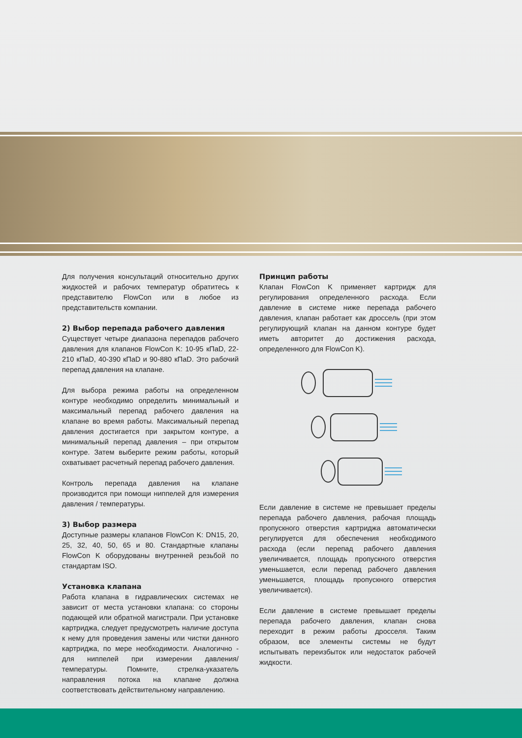Для получения консультаций относительно других жидкостей и рабочих температур обратитесь к представителю FlowCon или в любое из представительств компании.
2) Выбор перепада рабочего давления
Существует четыре диапазона перепадов рабочего давления для клапанов FlowCon K: 10-95 кПаD, 22-210 кПаD, 40-390 кПаD и 90-880 кПаD. Это рабочий перепад давления на клапане.
Для выбора режима работы на определенном контуре необходимо определить минимальный и максимальный перепад рабочего давления на клапане во время работы. Максимальный перепад давления достигается при закрытом контуре, а минимальный перепад давления – при открытом контуре. Затем выберите режим работы, который охватывает расчетный перепад рабочего давления.
Контроль перепада давления на клапане производится при помощи ниппелей для измерения давления / температуры.
3) Выбор размера
Доступные размеры клапанов FlowCon K: DN15, 20, 25, 32, 40, 50, 65 и 80. Стандартные клапаны FlowCon K оборудованы внутренней резьбой по стандартам ISO.
Установка клапана
Работа клапана в гидравлических системах не зависит от места установки клапана: со стороны подающей или обратной магистрали. При установке картриджа, следует предусмотреть наличие доступа к нему для проведения замены или чистки данного картриджа, по мере необходимости. Аналогично - для ниппелей при измерении давления/температуры. Помните, стрелка-указатель направления потока на клапане должна соответствовать действительному направлению.
Принцип работы
Клапан FlowCon K применяет картридж для регулирования определенного расхода. Если давление в системе ниже перепада рабочего давления, клапан работает как дроссель (при этом регулирующий клапан на данном контуре будет иметь авторитет до достижения расхода, определенного для FlowCon K).
Если давление в системе не превышает пределы перепада рабочего давления, рабочая площадь пропускного отверстия картриджа автоматически регулируется для обеспечения необходимого расхода (если перепад рабочего давления увеличивается, площадь пропускного отверстия уменьшается, если перепад рабочего давления уменьшается, площадь пропускного отверстия увеличивается).
Если давление в системе превышает пределы перепада рабочего давления, клапан снова переходит в режим работы дросселя. Таким образом, все элементы системы не будут испытывать переизбыток или недостаток рабочей жидкости.